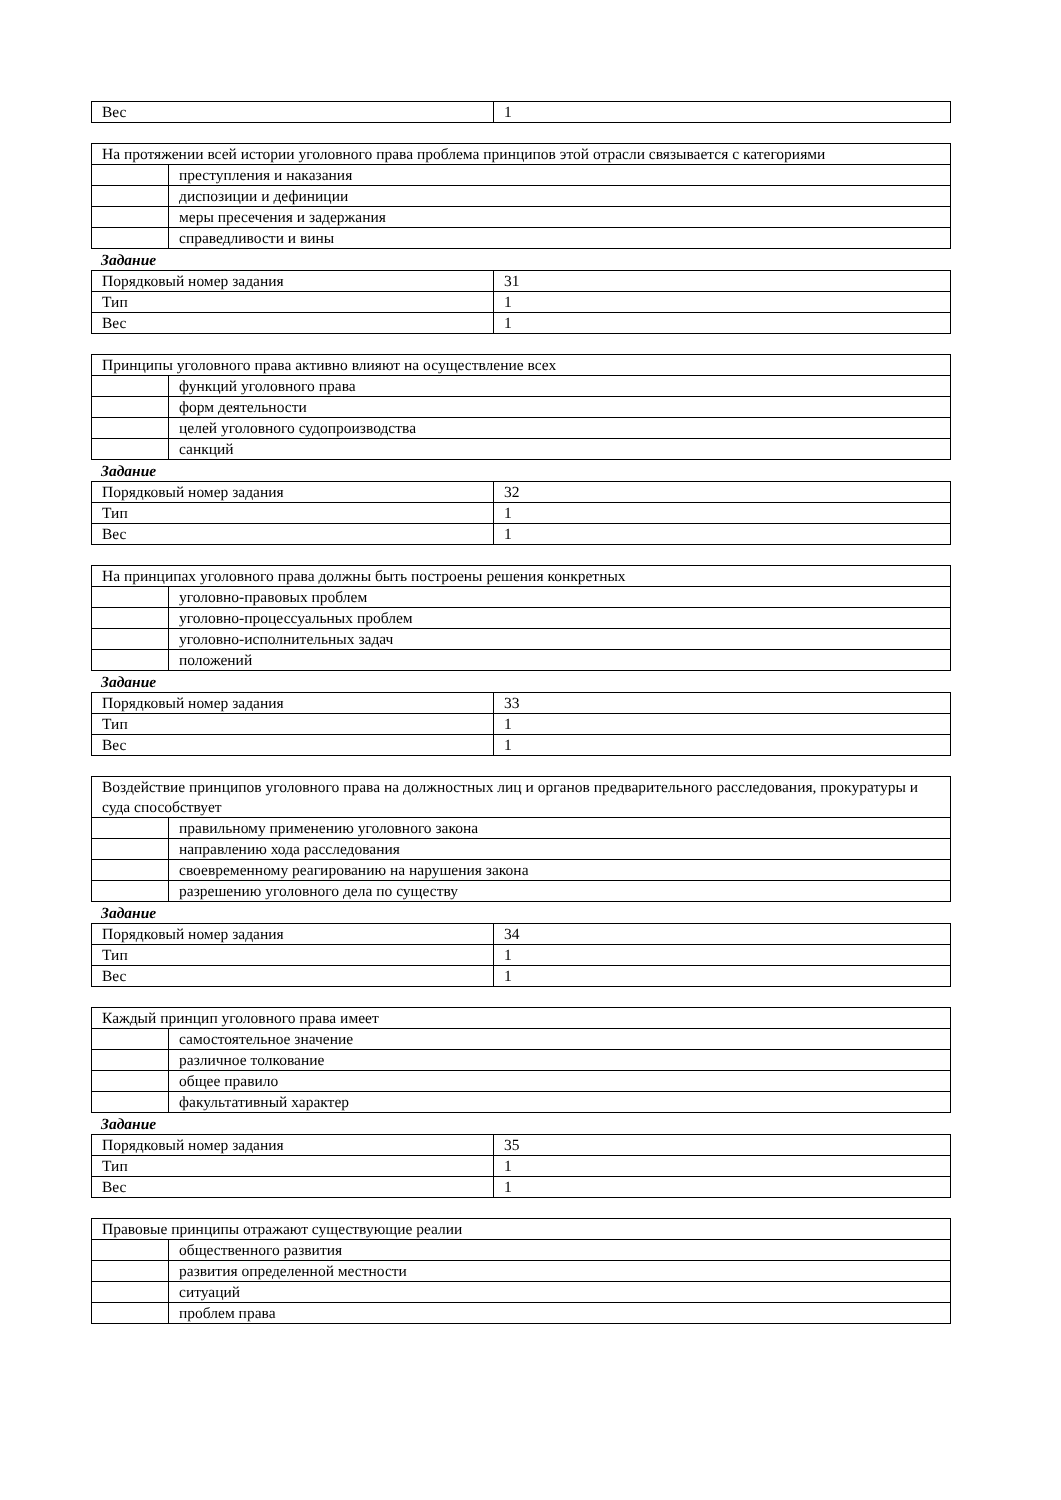| Вес | 1 |
| На протяжении всей истории уголовного права проблема принципов этой отрасли связывается с категориями | |
| | преступления и наказания |
| | диспозиции и дефиниции |
| | меры пресечения и задержания |
| | справедливости и вины |
Задание
| Порядковый номер задания | 31 |
| Тип | 1 |
| Вес | 1 |
| Принципы уголовного права активно влияют на осуществление всех | |
| | функций уголовного права |
| | форм деятельности |
| | целей уголовного судопроизводства |
| | санкций |
Задание
| Порядковый номер задания | 32 |
| Тип | 1 |
| Вес | 1 |
| На принципах уголовного права должны быть построены решения конкретных | |
| | уголовно-правовых проблем |
| | уголовно-процессуальных проблем |
| | уголовно-исполнительных задач |
| | положений |
Задание
| Порядковый номер задания | 33 |
| Тип | 1 |
| Вес | 1 |
| Воздействие принципов уголовного права на должностных лиц и органов предварительного расследования, прокуратуры и суда способствует | |
| | правильному применению уголовного закона |
| | направлению хода расследования |
| | своевременному реагированию на нарушения закона |
| | разрешению уголовного дела по существу |
Задание
| Порядковый номер задания | 34 |
| Тип | 1 |
| Вес | 1 |
| Каждый принцип уголовного права имеет | |
| | самостоятельное значение |
| | различное толкование |
| | общее правило |
| | факультативный характер |
Задание
| Порядковый номер задания | 35 |
| Тип | 1 |
| Вес | 1 |
| Правовые принципы отражают существующие реалии | |
| | общественного развития |
| | развития определенной местности |
| | ситуаций |
| | проблем права |